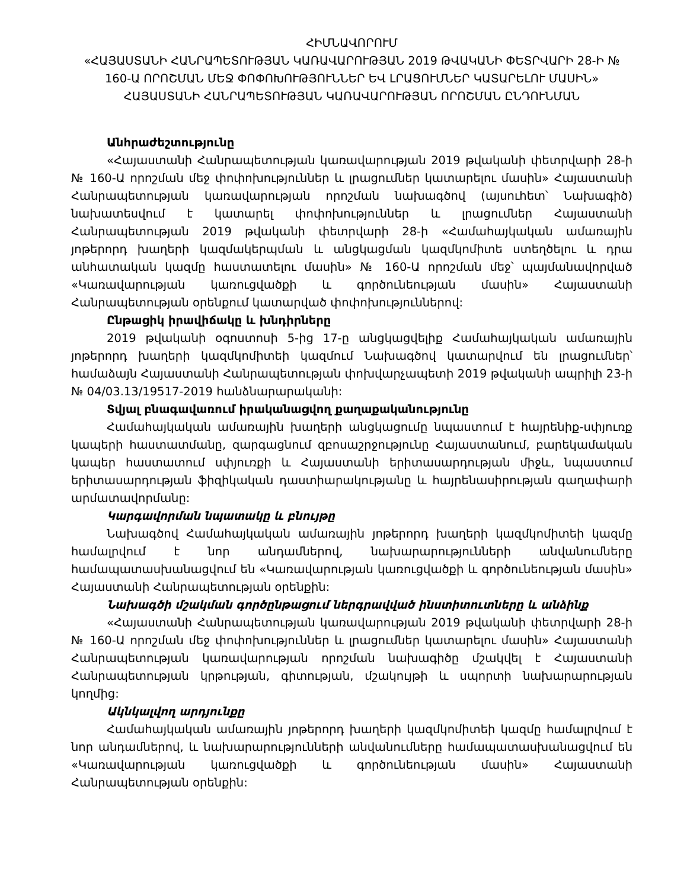ՀԻՄՆԱՎՈՐՈՒՄ
«ՀԱՅԱՍՏԱՆԻ ՀԱՆՐԱՊԵՏՈՒԹՅԱՆ ԿԱՌԱՎԱՐՈՒԹՅԱՆ 2019 ԹՎԱԿԱՆԻ ՓԵՏՐՎԱՐԻ 28-Ի № 160-Ա ՈՐՈՇՄԱՆ ՄԵՋ ՓՈՓՈԽՈՒԹՅՈՒՆՆԵՐ ԵՎ ԼՐԱՑՈՒՄՆԵՐ ԿԱՏԱՐԵԼՈՒ ՄԱՍԻՆ» ՀԱՅԱՍՏԱՆԻ ՀԱՆՐԱՊԵՏՈՒԹՅԱՆ ԿԱՌԱՎԱՐՈՒԹՅԱՆ ՈՐՈՇՄԱՆ ԸՆԴՈՒՆՄԱՆ
Անհրաժեշտությունը
«Հայաստանի Հանրապետության կառավարության 2019 թվականի փետրվարի 28-ի № 160-Ա որոշման մեջ փոփոխություններ և լրացումներ կատարելու մասին» Հայաստանի Հանրապետության կառավարության որոշման նախագծով (այսուհետ՝ Նախագիծ) նախատեսվում է կատարել փոփոխություններ և լրացումներ Հայաստանի Հանրապետության 2019 թվականի փետրվարի 28-ի «Համահայկական ամառային յոթերորդ խաղերի կազմակերպման և անցկացման կազմկոմիտե ստեղծելու և դրա անհատական կազմը հաստատելու մասին» № 160-Ա որոշման մեջ՝ պայմանավորված «Կառավարության կառուցվածքի և գործունեության մասին» Հայաստանի Հանրապետության օրենքում կատարված փոփոխություններով:
Ընթացիկ իրավիճակը և խնդիրները
2019 թվականի օգոստոսի 5-ից 17-ը անցկացվելիք Համահայկական ամառային յոթերորդ խաղերի կազմկոմիտեի կազմում Նախագծով կատարվում են լրացումներ՝ համաձայն Հայաստանի Հանրապետության փոխվարչապետի 2019 թվականի ապրիլի 23-ի № 04/03.13/19517-2019 հանձնարարականի:
Տվյալ բնագավառում իրականացվող քաղաքականությունը
Համահայկական ամառային խաղերի անցկացումը նպաստում է հայրենիք-սփյուռք կապերի հաստատմանը, զարգացնում զբոսաշրջությունը Հայաստանում, բարեկամական կապեր հաստատում սփյուռքի և Հայաստանի երիտասարդության միջև, նպաստում երիտասարդության ֆիզիկական դաստիարակությանը և հայրենասիրության գաղափարի արմատավորմանը:
Կարգավորման նպատակը և բնույթը
Նախագծով Համահայկական ամառային յոթերորդ խաղերի կազմկոմիտեի կազմը համալրվում է նոր անդամներով, նախարարությունների անվանումները համապատասխանացվում են «Կառավարության կառուցվածքի և գործունեության մասին» Հայաստանի Հանրապետության օրենքին:
Նախագծի մշակման գործընթացում ներգրավված ինստիտուտները և անձինք
«Հայաստանի Հանրապետության կառավարության 2019 թվականի փետրվարի 28-ի № 160-Ա որոշման մեջ փոփոխություններ և լրացումներ կատարելու մասին» Հայաստանի Հանրապետության կառավարության որոշման նախագիծը մշակվել է Հայաստանի Հանրապետության կրթության, գիտության, մշակույթի և սպորտի նախարարության կողմից:
Ակնկալվող արդյունքը
Համահայկական ամառային յոթերորդ խաղերի կազմկոմիտեի կազմը համալրվում է նոր անդամներով, և նախարարությունների անվանումները համապատասխանացվում են «Կառավարության կառուցվածքի և գործունեության մասին» Հայաստանի Հանրապետության օրենքին: